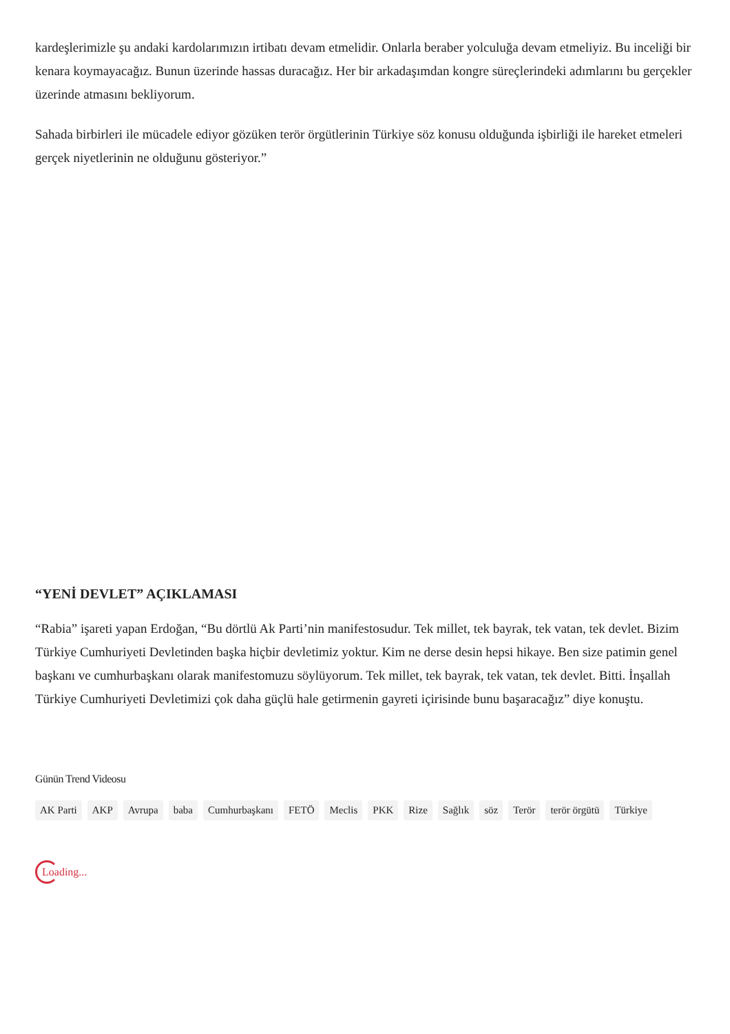kardeşlerimizle şu andaki kardolarımızın irtibatı devam etmelidir. Onlarla beraber yolculuğa devam etmeliyiz. Bu inceliği bir kenara koymayacağız. Bunun üzerinde hassas duracağız. Her bir arkadaşımdan kongre süreçlerindeki adımlarını bu gerçekler üzerinde atmasını bekliyorum.
Sahada birbirleri ile mücadele ediyor gözüken terör örgütlerinin Türkiye söz konusu olduğunda işbirliği ile hareket etmeleri gerçek niyetlerinin ne olduğunu gösteriyor.”
“YENİ DEVLET” AÇIKLAMASI
“Rabia” işareti yapan Erdoğan, “Bu dörtlü Ak Parti’nin manifestosudur. Tek millet, tek bayrak, tek vatan, tek devlet. Bizim Türkiye Cumhuriyeti Devletinden başka hiçbir devletimiz yoktur. Kim ne derse desin hepsi hikaye. Ben size patimin genel başkanı ve cumhurbaşkanı olarak manifestomuzu söylüyorum. Tek millet, tek bayrak, tek vatan, tek devlet. Bitti. İnşallah Türkiye Cumhuriyeti Devletimizi çok daha güçlü hale getirmenin gayreti içirisinde bunu başaracağız” diye konuştu.
Günün Trend Videosu
AK Parti AKP Avrupa baba Cumhurbaşkanı FETÖ Meclis PKK Rize Sağlık söz Terör terör örgütü Türkiye
Loading...